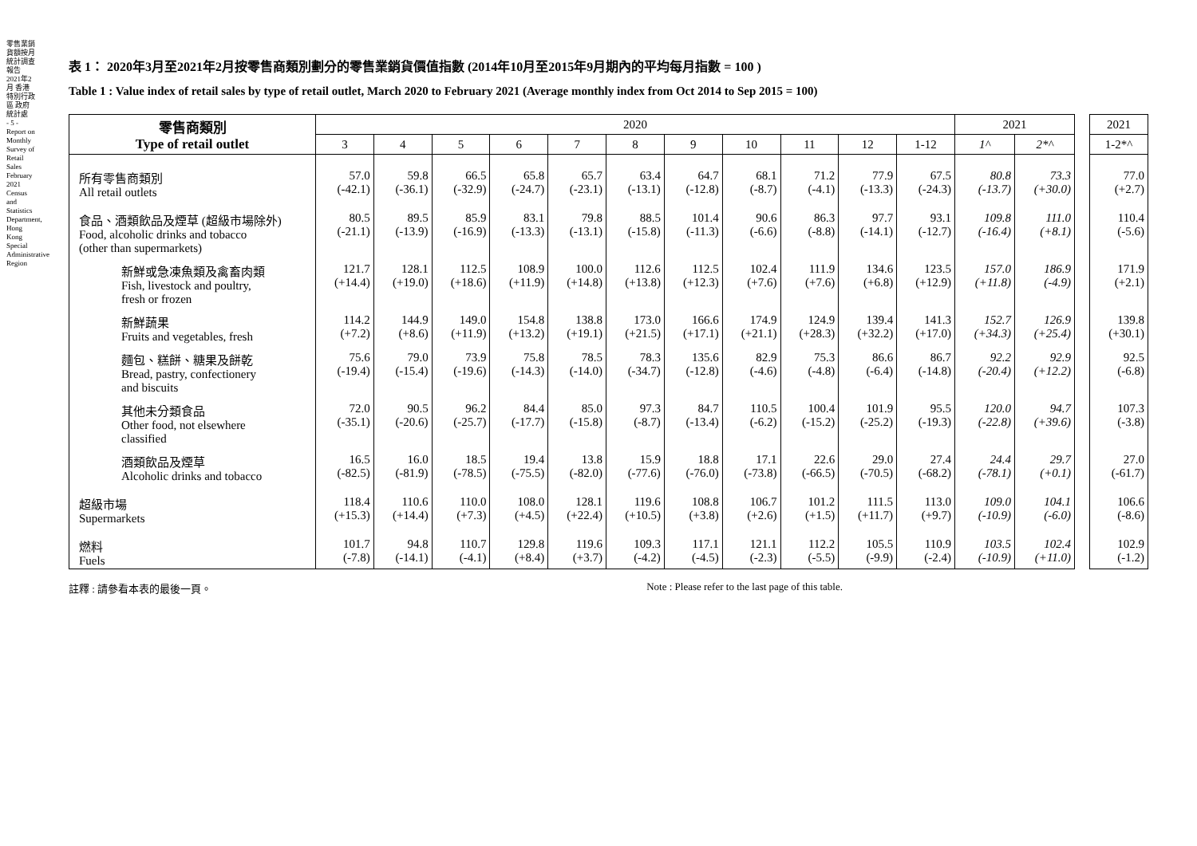零售業銷貨額按月統計調查報告 2021年2月 香港特別行政區 政府統計處
- 5 -
Report on Monthly Survey of Retail Sales February 2021 Census and Statistics Department, Hong Kong Special Administrative Region
表 1： 2020年3月至2021年2月按零售商類別劃分的零售業銷貨價值指數 (2014年10月至2015年9月期內的平均每月指數 = 100 )
Table 1 : Value index of retail sales by type of retail outlet, March 2020 to February 2021 (Average monthly index from Oct 2014 to Sep 2015 = 100)
| 零售商類別 Type of retail outlet | 2020 | | | | | | | | | | | 2021 | | | 2021 |
| | 3 | 4 | 5 | 6 | 7 | 8 | 9 | 10 | 11 | 12 | 1-12 | 1^ | 2*^ | | 1-2*^ |
| 所有零售商類別 All retail outlets | 57.0 (-42.1) | 59.8 (-36.1) | 66.5 (-32.9) | 65.8 (-24.7) | 65.7 (-23.1) | 63.4 (-13.1) | 64.7 (-12.8) | 68.1 (-8.7) | 71.2 (-4.1) | 77.9 (-13.3) | 67.5 (-24.3) | 80.8 (-13.7) | 73.3 (+30.0) | | 77.0 (+2.7) |
| 食品、酒類飲品及煙草 (超級市場除外) Food, alcoholic drinks and tobacco (other than supermarkets) | 80.5 (-21.1) | 89.5 (-13.9) | 85.9 (-16.9) | 83.1 (-13.3) | 79.8 (-13.1) | 88.5 (-15.8) | 101.4 (-11.3) | 90.6 (-6.6) | 86.3 (-8.8) | 97.7 (-14.1) | 93.1 (-12.7) | 109.8 (-16.4) | 111.0 (+8.1) | | 110.4 (-5.6) |
| 新鮮或急凍魚類及禽畜肉類 Fish, livestock and poultry, fresh or frozen | 121.7 (+14.4) | 128.1 (+19.0) | 112.5 (+18.6) | 108.9 (+11.9) | 100.0 (+14.8) | 112.6 (+13.8) | 112.5 (+12.3) | 102.4 (+7.6) | 111.9 (+7.6) | 134.6 (+6.8) | 123.5 (+12.9) | 157.0 (+11.8) | 186.9 (-4.9) | | 171.9 (+2.1) |
| 新鮮蔬果 Fruits and vegetables, fresh | 114.2 (+7.2) | 144.9 (+8.6) | 149.0 (+11.9) | 154.8 (+13.2) | 138.8 (+19.1) | 173.0 (+21.5) | 166.6 (+17.1) | 174.9 (+21.1) | 124.9 (+28.3) | 139.4 (+32.2) | 141.3 (+17.0) | 152.7 (+34.3) | 126.9 (+25.4) | | 139.8 (+30.1) |
| 麵包、糕餅、糖果及餅乾 Bread, pastry, confectionery and biscuits | 75.6 (-19.4) | 79.0 (-15.4) | 73.9 (-19.6) | 75.8 (-14.3) | 78.5 (-14.0) | 78.3 (-34.7) | 135.6 (-12.8) | 82.9 (-4.6) | 75.3 (-4.8) | 86.6 (-6.4) | 86.7 (-14.8) | 92.2 (-20.4) | 92.9 (+12.2) | | 92.5 (-6.8) |
| 其他未分類食品 Other food, not elsewhere classified | 72.0 (-35.1) | 90.5 (-20.6) | 96.2 (-25.7) | 84.4 (-17.7) | 85.0 (-15.8) | 97.3 (-8.7) | 84.7 (-13.4) | 110.5 (-6.2) | 100.4 (-15.2) | 101.9 (-25.2) | 95.5 (-19.3) | 120.0 (-22.8) | 94.7 (+39.6) | | 107.3 (-3.8) |
| 酒類飲品及煙草 Alcoholic drinks and tobacco | 16.5 (-82.5) | 16.0 (-81.9) | 18.5 (-78.5) | 19.4 (-75.5) | 13.8 (-82.0) | 15.9 (-77.6) | 18.8 (-76.0) | 17.1 (-73.8) | 22.6 (-66.5) | 29.0 (-70.5) | 27.4 (-68.2) | 24.4 (-78.1) | 29.7 (+0.1) | | 27.0 (-61.7) |
| 超級市場 Supermarkets | 118.4 (+15.3) | 110.6 (+14.4) | 110.0 (+7.3) | 108.0 (+4.5) | 128.1 (+22.4) | 119.6 (+10.5) | 108.8 (+3.8) | 106.7 (+2.6) | 101.2 (+1.5) | 111.5 (+11.7) | 113.0 (+9.7) | 109.0 (-10.9) | 104.1 (-6.0) | | 106.6 (-8.6) |
| 燃料 Fuels | 101.7 (-7.8) | 94.8 (-14.1) | 110.7 (-4.1) | 129.8 (+8.4) | 119.6 (+3.7) | 109.3 (-4.2) | 117.1 (-4.5) | 121.1 (-2.3) | 112.2 (-5.5) | 105.5 (-9.9) | 110.9 (-2.4) | 103.5 (-10.9) | 102.4 (+11.0) | | 102.9 (-1.2) |
註釋 : 請參看本表的最後一頁。 Note : Please refer to the last page of this table.